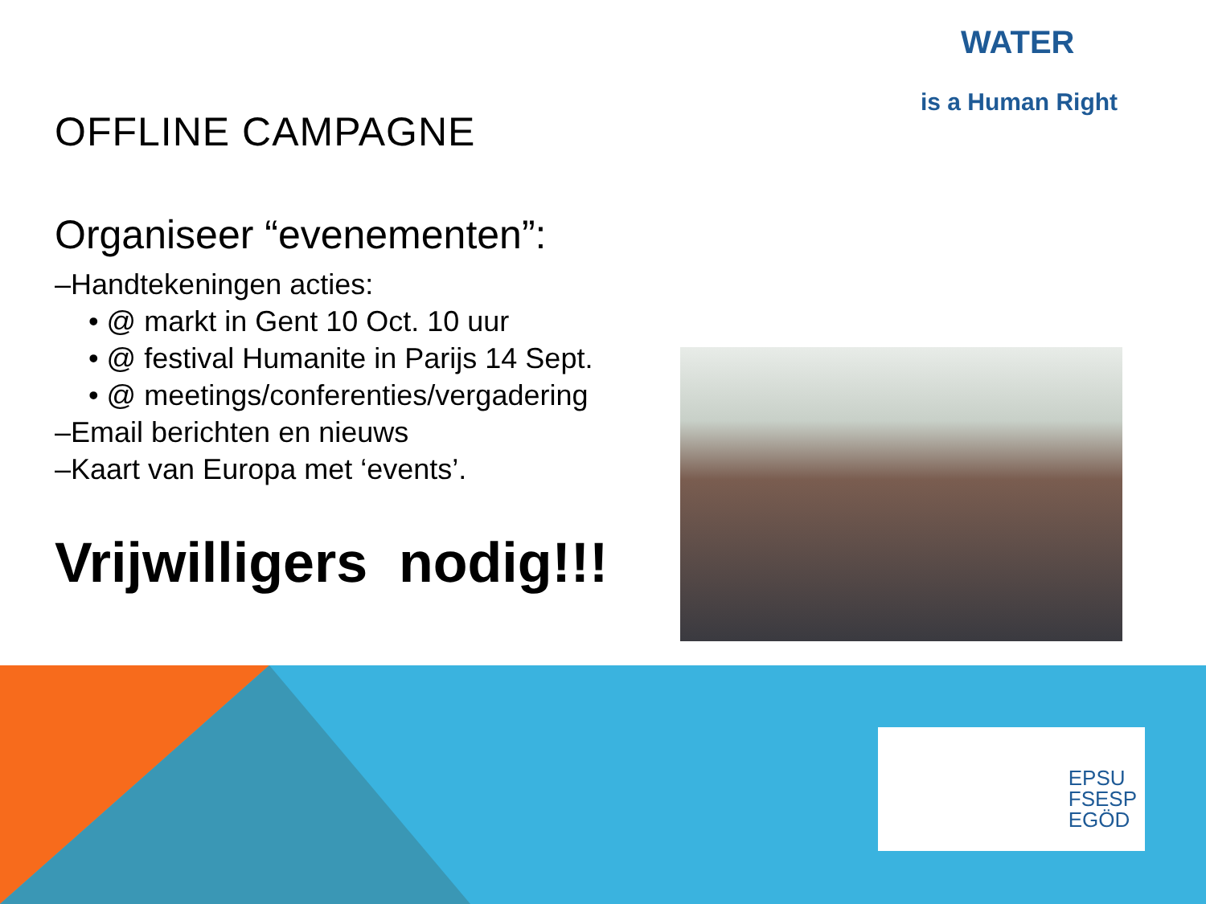OFFLINE CAMPAGNE
Organiseer “evenementen”:
–Handtekeningen acties:
• @ markt in Gent 10 Oct. 10 uur
• @ festival Humanite in Parijs 14 Sept.
• @ meetings/conferenties/vergadering
–Email berichten en nieuws
–Kaart van Europa met ‘events’.
Vrijwilligers nodig!!!
WATER
is a Human Right
EPSU
FSESP
EGÖD